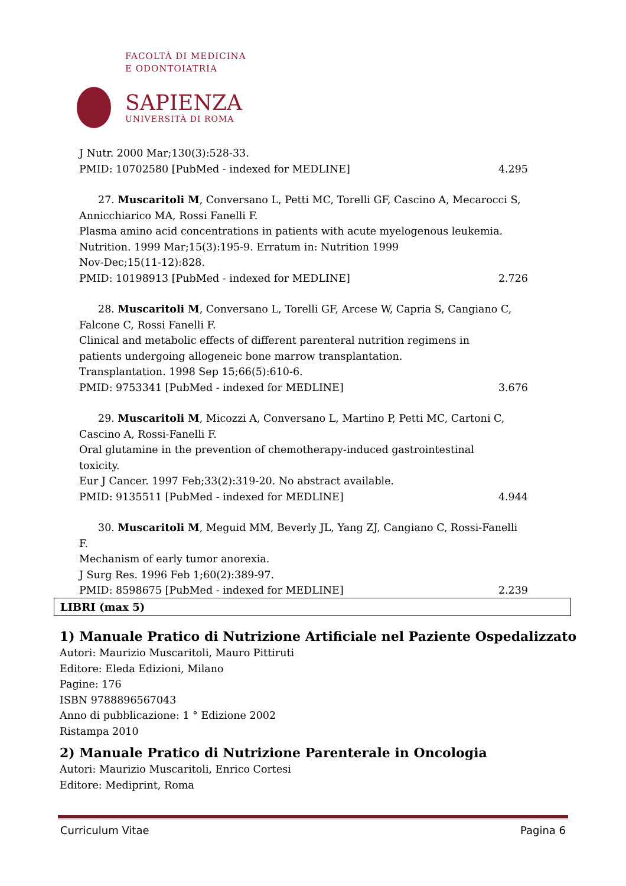FACOLTÀ DI MEDICINA
E ODONTOIATRIA
SAPIENZA
UNIVERSITÀ DI ROMA
J Nutr. 2000 Mar;130(3):528-33.
PMID: 10702580 [PubMed - indexed for MEDLINE] 4.295
27. Muscaritoli M, Conversano L, Petti MC, Torelli GF, Cascino A, Mecarocci S,
Annicchiarico MA, Rossi Fanelli F.
Plasma amino acid concentrations in patients with acute myelogenous leukemia.
Nutrition. 1999 Mar;15(3):195-9. Erratum in: Nutrition 1999
Nov-Dec;15(11-12):828.
PMID: 10198913 [PubMed - indexed for MEDLINE] 2.726
28. Muscaritoli M, Conversano L, Torelli GF, Arcese W, Capria S, Cangiano C,
Falcone C, Rossi Fanelli F.
Clinical and metabolic effects of different parenteral nutrition regimens in
patients undergoing allogeneic bone marrow transplantation.
Transplantation. 1998 Sep 15;66(5):610-6.
PMID: 9753341 [PubMed - indexed for MEDLINE] 3.676
29. Muscaritoli M, Micozzi A, Conversano L, Martino P, Petti MC, Cartoni C,
Cascino A, Rossi-Fanelli F.
Oral glutamine in the prevention of chemotherapy-induced gastrointestinal
toxicity.
Eur J Cancer. 1997 Feb;33(2):319-20. No abstract available.
PMID: 9135511 [PubMed - indexed for MEDLINE] 4.944
30. Muscaritoli M, Meguid MM, Beverly JL, Yang ZJ, Cangiano C, Rossi-Fanelli F.
Mechanism of early tumor anorexia.
J Surg Res. 1996 Feb 1;60(2):389-97.
PMID: 8598675 [PubMed - indexed for MEDLINE] 2.239
LIBRI (max 5)
1) Manuale Pratico di Nutrizione Artificiale nel Paziente Ospedalizzato
Autori: Maurizio Muscaritoli, Mauro Pittiruti
Editore: Eleda Edizioni, Milano
Pagine: 176
ISBN 9788896567043
Anno di pubblicazione: 1 ° Edizione 2002
Ristampa 2010
2) Manuale Pratico di Nutrizione Parenterale in Oncologia
Autori: Maurizio Muscaritoli, Enrico Cortesi
Editore: Mediprint, Roma
Curriculum Vitae Pagina 6